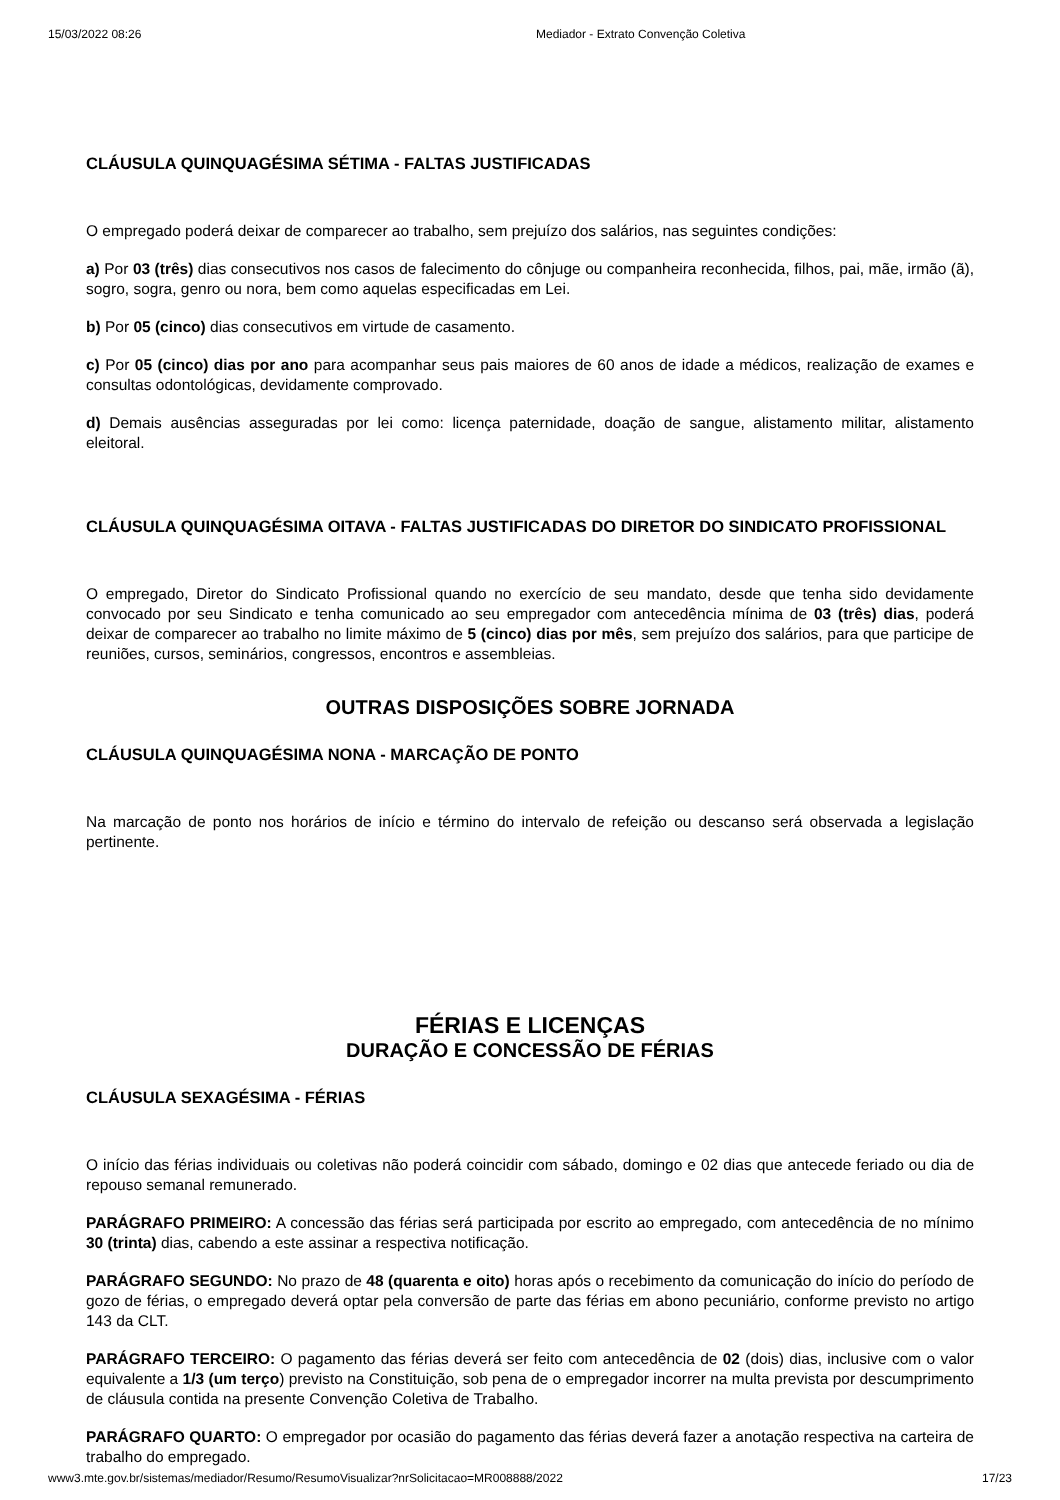15/03/2022 08:26 Mediador - Extrato Convenção Coletiva
CLÁUSULA QUINQUAGÉSIMA SÉTIMA - FALTAS JUSTIFICADAS
O empregado poderá deixar de comparecer ao trabalho, sem prejuízo dos salários, nas seguintes condições:
a) Por 03 (três) dias consecutivos nos casos de falecimento do cônjuge ou companheira reconhecida, filhos, pai, mãe, irmão (ã), sogro, sogra, genro ou nora, bem como aquelas especificadas em Lei.
b) Por 05 (cinco) dias consecutivos em virtude de casamento.
c) Por 05 (cinco) dias por ano para acompanhar seus pais maiores de 60 anos de idade a médicos, realização de exames e consultas odontológicas, devidamente comprovado.
d) Demais ausências asseguradas por lei como: licença paternidade, doação de sangue, alistamento militar, alistamento eleitoral.
CLÁUSULA QUINQUAGÉSIMA OITAVA - FALTAS JUSTIFICADAS DO DIRETOR DO SINDICATO PROFISSIONAL
O empregado, Diretor do Sindicato Profissional quando no exercício de seu mandato, desde que tenha sido devidamente convocado por seu Sindicato e tenha comunicado ao seu empregador com antecedência mínima de 03 (três) dias, poderá deixar de comparecer ao trabalho no limite máximo de 5 (cinco) dias por mês, sem prejuízo dos salários, para que participe de reuniões, cursos, seminários, congressos, encontros e assembleias.
OUTRAS DISPOSIÇÕES SOBRE JORNADA
CLÁUSULA QUINQUAGÉSIMA NONA - MARCAÇÃO DE PONTO
Na marcação de ponto nos horários de início e término do intervalo de refeição ou descanso será observada a legislação pertinente.
FÉRIAS E LICENÇAS
DURAÇÃO E CONCESSÃO DE FÉRIAS
CLÁUSULA SEXAGÉSIMA - FÉRIAS
O início das férias individuais ou coletivas não poderá coincidir com sábado, domingo e 02 dias que antecede feriado ou dia de repouso semanal remunerado.
PARÁGRAFO PRIMEIRO: A concessão das férias será participada por escrito ao empregado, com antecedência de no mínimo 30 (trinta) dias, cabendo a este assinar a respectiva notificação.
PARÁGRAFO SEGUNDO: No prazo de 48 (quarenta e oito) horas após o recebimento da comunicação do início do período de gozo de férias, o empregado deverá optar pela conversão de parte das férias em abono pecuniário, conforme previsto no artigo 143 da CLT.
PARÁGRAFO TERCEIRO: O pagamento das férias deverá ser feito com antecedência de 02 (dois) dias, inclusive com o valor equivalente a 1/3 (um terço) previsto na Constituição, sob pena de o empregador incorrer na multa prevista por descumprimento de cláusula contida na presente Convenção Coletiva de Trabalho.
PARÁGRAFO QUARTO: O empregador por ocasião do pagamento das férias deverá fazer a anotação respectiva na carteira de trabalho do empregado.
www3.mte.gov.br/sistemas/mediador/Resumo/ResumoVisualizar?nrSolicitacao=MR008888/2022 17/23